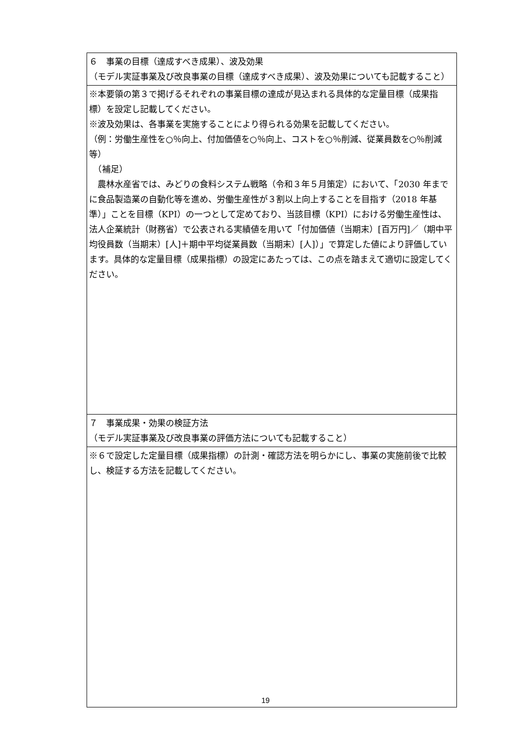| ６ 事業の目標（達成すべき成果）、波及効果 （モデル実証事業及び改良事業の目標（達成すべき成果）、波及効果についても記載すること） |
| ※本要領の第３で掲げるそれぞれの事業目標の達成が見込まれる具体的な定量目標（成果指標）を設定し記載してください。 ※波及効果は、各事業を実施することにより得られる効果を記載してください。 （例：労働生産性を○％向上、付加価値を○％向上、コストを○％削減、従業員数を○％削減等） （補足） 農林水産省では、みどりの食料システム戦略（令和３年５月策定）において、「2030 年までに食品製造業の自動化等を進め、労働生産性が３割以上向上することを目指す（2018 年基準）」ことを目標（KPI）の一つとして定めており、当該目標（KPI）における労働生産性は、法人企業統計（財務省）で公表される実績値を用いて「付加価値（当期末）[百万円]／（期中平均役員数（当期末）[人]＋期中平均従業員数（当期末）[人]）」で算定した値により評価しています。具体的な定量目標（成果指標）の設定にあたっては、この点を踏まえて適切に設定してください。 |
| ７ 事業成果・効果の検証方法 （モデル実証事業及び改良事業の評価方法についても記載すること） |
| ※６で設定した定量目標（成果指標）の計測・確認方法を明らかにし、事業の実施前後で比較し、検証する方法を記載してください。 |
19